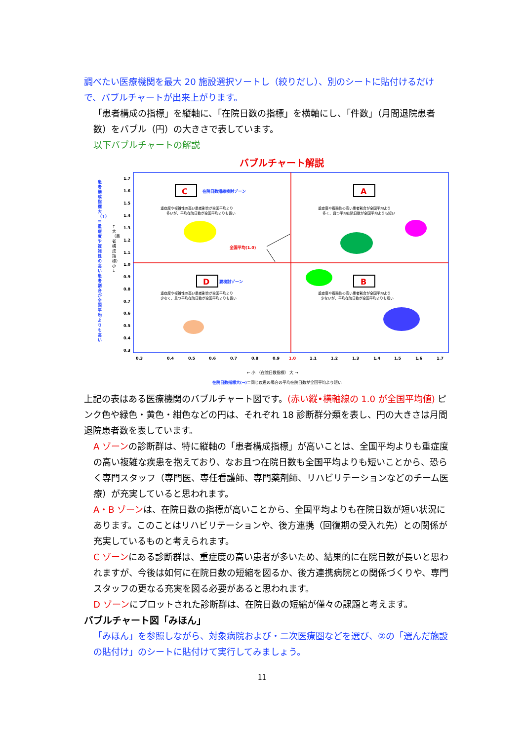調べたい医療機関を最大 20 施設選択ソートし（絞りだし）、別のシートに貼付けるだけで、バブルチャートが出来上がります。
「患者構成の指標」を縦軸に、「在院日数の指標」を横軸にし、「件数」（月間退院患者数）をバブル（円）の大きさで表しています。
以下バブルチャートの解説
バブルチャート解説
患者構成指標大（↑）＝重症度や複雑性の高い患者割合が全国平均よりも高い
↑ 大（患者構成指標）小 ↓
1.7
1.6
1.5
1.4
1.3
1.2
1.1
1.0
0.9
0.8
0.7
0.6
0.5
0.4
0.3
C
在院日数短縮検討ゾーン
重症度や複雑性の高い患者割合が全国平均より
多いが、平均在院日数が全国平均よりも長い
A
重症度や複雑性の高い患者割合が全国平均より
多く、且つ平均在院日数が全国平均よりも短い
D
要検討ゾーン
重症度や複雑性の高い患者割合が全国平均より
少なく、且つ平均在院日数が全国平均よりも長い
B
重症度や複雑性の高い患者割合が全国平均より
少ないが、平均在院日数が全国平均よりも短い
全国平均(1.0)
0.3
0.4
0.5
0.6
0.7
0.8
0.9
1.0
1.1
1.2
1.3
1.4
1.5
1.6
1.7
← 小 （在院日数指標） 大 →
在院日数指標大(→)＝同じ疾患の場合の平均在院日数が全国平均より短い
上記の表はある医療機関のバブルチャート図です。(赤い縦•横軸線の 1.0 が全国平均値) ピンク色や緑色・黄色・紺色などの円は、それぞれ 18 診断群分類を表し、円の大きさは月間退院患者数を表しています。
A ゾーンの診断群は、特に縦軸の「患者構成指標」が高いことは、全国平均よりも重症度の高い複雑な疾患を抱えており、なお且つ在院日数も全国平均よりも短いことから、恐らく専門スタッフ（専門医、専任看護師、専門薬剤師、リハビリテーションなどのチーム医療）が充実していると思われます。
A・B ゾーンは、在院日数の指標が高いことから、全国平均よりも在院日数が短い状況にあります。このことはリハビリテーションや、後方連携（回復期の受入れ先）との関係が充実しているものと考えられます。
C ゾーンにある診断群は、重症度の高い患者が多いため、結果的に在院日数が長いと思われますが、今後は如何に在院日数の短縮を図るか、後方連携病院との関係づくりや、専門スタッフの更なる充実を図る必要があると思われます。
D ゾーンにプロットされた診断群は、在院日数の短縮が僅々の課題と考えます。
バブルチャート図「みほん」
「みほん」を参照しながら、対象病院および・二次医療圏などを選び、②の「選んだ施設の貼付け」のシートに貼付けて実行してみましょう。
11